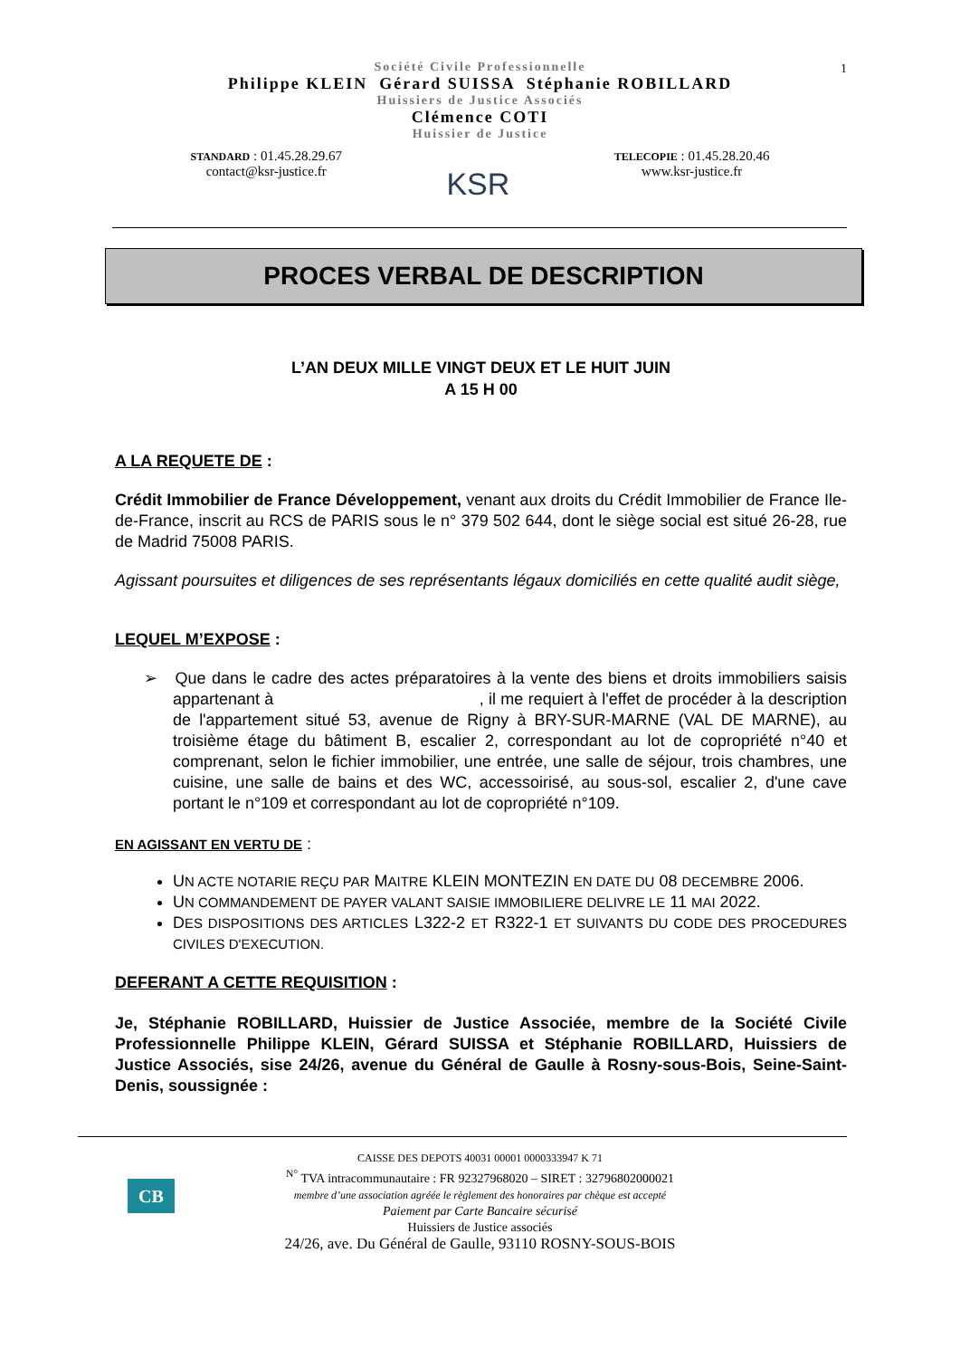1
Société Civile Professionnelle
Philippe KLEIN Gérard SUISSA Stéphanie ROBILLARD
Huissiers de Justice Associés
Clémence COTI
Huissier de Justice
STANDARD : 01.45.28.29.67
contact@ksr-justice.fr
KSR
TELECOPIE : 01.45.28.20.46
www.ksr-justice.fr
PROCES VERBAL DE DESCRIPTION
L’AN DEUX MILLE VINGT DEUX ET LE HUIT JUIN
A 15 H 00
A LA REQUETE DE :
Crédit Immobilier de France Développement, venant aux droits du Crédit Immobilier de France Ile-de-France, inscrit au RCS de PARIS sous le n° 379 502 644, dont le siège social est situé 26-28, rue de Madrid 75008 PARIS.
Agissant poursuites et diligences de ses représentants légaux domiciliés en cette qualité audit siège,
LEQUEL M’EXPOSE :
➢ Que dans le cadre des actes préparatoires à la vente des biens et droits immobiliers saisis appartenant à , il me requiert à l'effet de procéder à la description de l'appartement situé 53, avenue de Rigny à BRY-SUR-MARNE (VAL DE MARNE), au troisième étage du bâtiment B, escalier 2, correspondant au lot de copropriété n°40 et comprenant, selon le fichier immobilier, une entrée, une salle de séjour, trois chambres, une cuisine, une salle de bains et des WC, accessoirisé, au sous-sol, escalier 2, d'une cave portant le n°109 et correspondant au lot de copropriété n°109.
EN AGISSANT EN VERTU DE :
UN ACTE NOTARIE REÇU PAR MAITRE KLEIN MONTEZIN EN DATE DU 08 DECEMBRE 2006.
UN COMMANDEMENT DE PAYER VALANT SAISIE IMMOBILIERE DELIVRE LE 11 MAI 2022.
DES DISPOSITIONS DES ARTICLES L322-2 ET R322-1 ET SUIVANTS DU CODE DES PROCEDURES CIVILES D'EXECUTION.
DEFERANT A CETTE REQUISITION :
Je, Stéphanie ROBILLARD, Huissier de Justice Associée, membre de la Société Civile Professionnelle Philippe KLEIN, Gérard SUISSA et Stéphanie ROBILLARD, Huissiers de Justice Associés, sise 24/26, avenue du Général de Gaulle à Rosny-sous-Bois, Seine-Saint-Denis, soussignée :
CB
CAISSE DES DEPOTS 40031 00001 0000333947 K 71
<sup>N°</sup> TVA intracommunautaire : FR 92327968020 – SIRET : 32796802000021
membre d’une association agréée le règlement des honoraires par chèque est accepté
Paiement par Carte Bancaire sécurisé
Huissiers de Justice associés
24/26, ave. Du Général de Gaulle, 93110 ROSNY-SOUS-BOIS